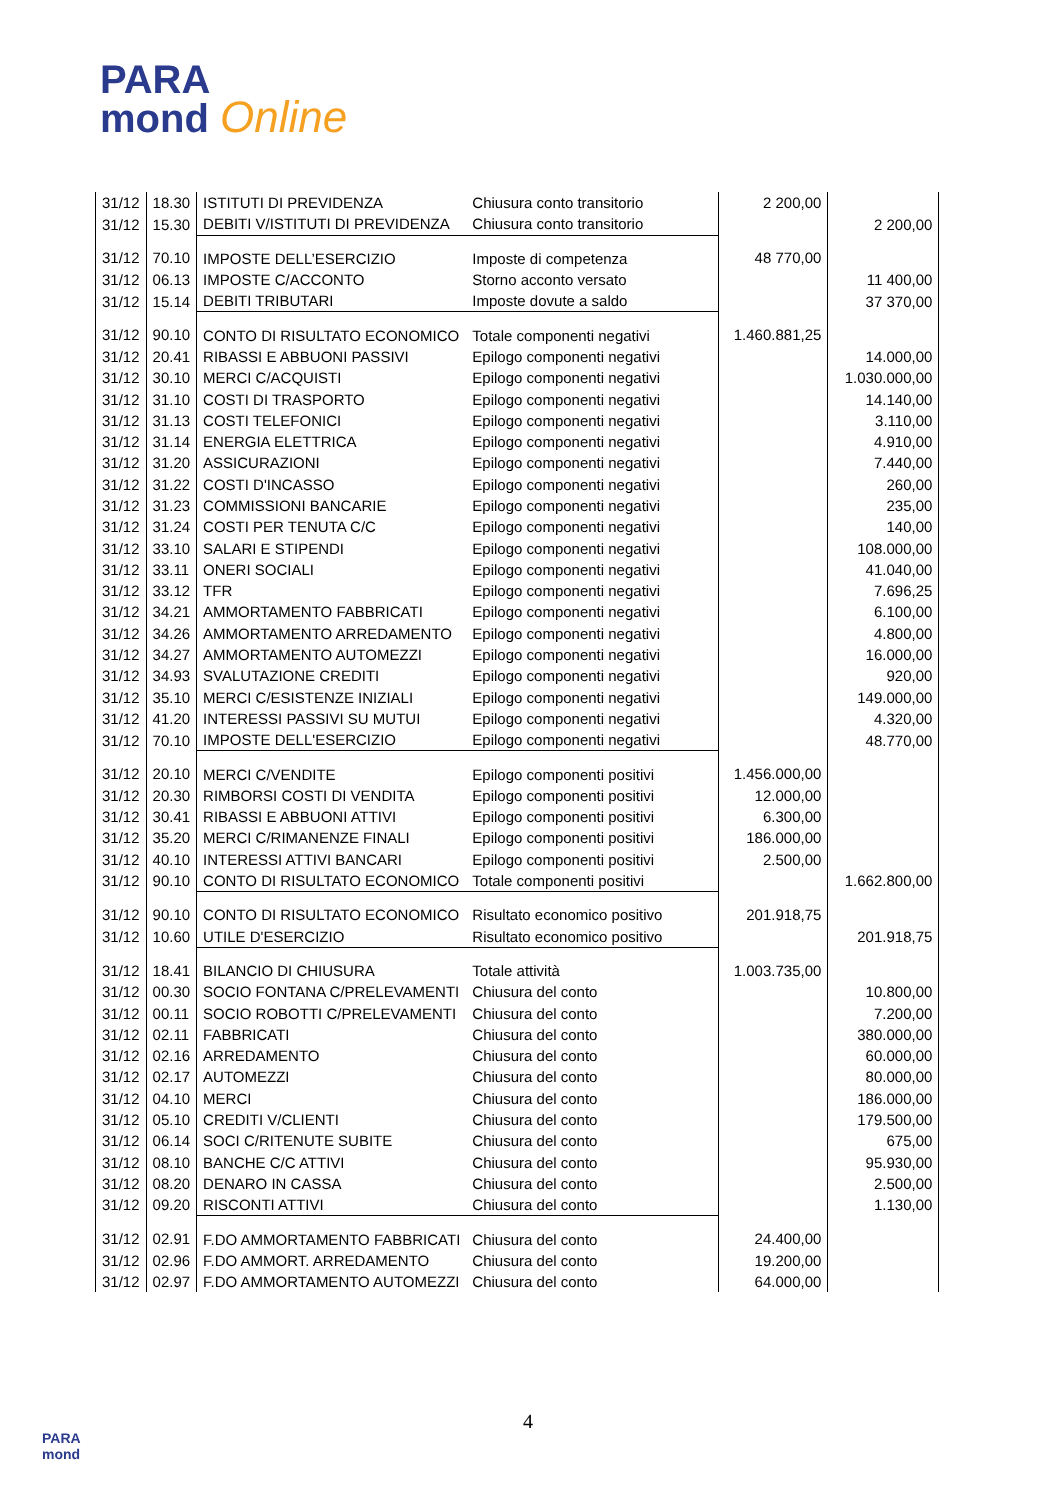PARA
mond Online
| 31/12 | 18.30 | ISTITUTI DI PREVIDENZA | Chiusura conto transitorio | 2 200,00 | |
| 31/12 | 15.30 | DEBITI V/ISTITUTI DI PREVIDENZA | Chiusura conto transitorio | | 2 200,00 |
| 31/12 | 70.10 | IMPOSTE DELL’ESERCIZIO | Imposte di competenza | 48 770,00 | |
| 31/12 | 06.13 | IMPOSTE C/ACCONTO | Storno acconto versato | | 11 400,00 |
| 31/12 | 15.14 | DEBITI TRIBUTARI | Imposte dovute a saldo | | 37 370,00 |
| 31/12 | 90.10 | CONTO DI RISULTATO ECONOMICO | Totale componenti negativi | 1.460.881,25 | |
| 31/12 | 20.41 | RIBASSI E ABBUONI PASSIVI | Epilogo componenti negativi | | 14.000,00 |
| 31/12 | 30.10 | MERCI C/ACQUISTI | Epilogo componenti negativi | | 1.030.000,00 |
| 31/12 | 31.10 | COSTI DI TRASPORTO | Epilogo componenti negativi | | 14.140,00 |
| 31/12 | 31.13 | COSTI TELEFONICI | Epilogo componenti negativi | | 3.110,00 |
| 31/12 | 31.14 | ENERGIA ELETTRICA | Epilogo componenti negativi | | 4.910,00 |
| 31/12 | 31.20 | ASSICURAZIONI | Epilogo componenti negativi | | 7.440,00 |
| 31/12 | 31.22 | COSTI D'INCASSO | Epilogo componenti negativi | | 260,00 |
| 31/12 | 31.23 | COMMISSIONI BANCARIE | Epilogo componenti negativi | | 235,00 |
| 31/12 | 31.24 | COSTI PER TENUTA C/C | Epilogo componenti negativi | | 140,00 |
| 31/12 | 33.10 | SALARI E STIPENDI | Epilogo componenti negativi | | 108.000,00 |
| 31/12 | 33.11 | ONERI SOCIALI | Epilogo componenti negativi | | 41.040,00 |
| 31/12 | 33.12 | TFR | Epilogo componenti negativi | | 7.696,25 |
| 31/12 | 34.21 | AMMORTAMENTO FABBRICATI | Epilogo componenti negativi | | 6.100,00 |
| 31/12 | 34.26 | AMMORTAMENTO ARREDAMENTO | Epilogo componenti negativi | | 4.800,00 |
| 31/12 | 34.27 | AMMORTAMENTO AUTOMEZZI | Epilogo componenti negativi | | 16.000,00 |
| 31/12 | 34.93 | SVALUTAZIONE CREDITI | Epilogo componenti negativi | | 920,00 |
| 31/12 | 35.10 | MERCI C/ESISTENZE INIZIALI | Epilogo componenti negativi | | 149.000,00 |
| 31/12 | 41.20 | INTERESSI PASSIVI SU MUTUI | Epilogo componenti negativi | | 4.320,00 |
| 31/12 | 70.10 | IMPOSTE DELL'ESERCIZIO | Epilogo componenti negativi | | 48.770,00 |
| 31/12 | 20.10 | MERCI C/VENDITE | Epilogo componenti positivi | 1.456.000,00 | |
| 31/12 | 20.30 | RIMBORSI COSTI DI VENDITA | Epilogo componenti positivi | 12.000,00 | |
| 31/12 | 30.41 | RIBASSI E ABBUONI ATTIVI | Epilogo componenti positivi | 6.300,00 | |
| 31/12 | 35.20 | MERCI C/RIMANENZE FINALI | Epilogo componenti positivi | 186.000,00 | |
| 31/12 | 40.10 | INTERESSI ATTIVI BANCARI | Epilogo componenti positivi | 2.500,00 | |
| 31/12 | 90.10 | CONTO DI RISULTATO ECONOMICO | Totale componenti positivi | | 1.662.800,00 |
| 31/12 | 90.10 | CONTO DI RISULTATO ECONOMICO | Risultato economico positivo | 201.918,75 | |
| 31/12 | 10.60 | UTILE D'ESERCIZIO | Risultato economico positivo | | 201.918,75 |
| 31/12 | 18.41 | BILANCIO DI CHIUSURA | Totale attività | 1.003.735,00 | |
| 31/12 | 00.30 | SOCIO FONTANA C/PRELEVAMENTI | Chiusura del conto | | 10.800,00 |
| 31/12 | 00.11 | SOCIO ROBOTTI C/PRELEVAMENTI | Chiusura del conto | | 7.200,00 |
| 31/12 | 02.11 | FABBRICATI | Chiusura del conto | | 380.000,00 |
| 31/12 | 02.16 | ARREDAMENTO | Chiusura del conto | | 60.000,00 |
| 31/12 | 02.17 | AUTOMEZZI | Chiusura del conto | | 80.000,00 |
| 31/12 | 04.10 | MERCI | Chiusura del conto | | 186.000,00 |
| 31/12 | 05.10 | CREDITI V/CLIENTI | Chiusura del conto | | 179.500,00 |
| 31/12 | 06.14 | SOCI C/RITENUTE SUBITE | Chiusura del conto | | 675,00 |
| 31/12 | 08.10 | BANCHE C/C ATTIVI | Chiusura del conto | | 95.930,00 |
| 31/12 | 08.20 | DENARO IN CASSA | Chiusura del conto | | 2.500,00 |
| 31/12 | 09.20 | RISCONTI ATTIVI | Chiusura del conto | | 1.130,00 |
| 31/12 | 02.91 | F.DO AMMORTAMENTO FABBRICATI | Chiusura del conto | 24.400,00 | |
| 31/12 | 02.96 | F.DO AMMORT. ARREDAMENTO | Chiusura del conto | 19.200,00 | |
| 31/12 | 02.97 | F.DO AMMORTAMENTO AUTOMEZZI | Chiusura del conto | 64.000,00 | |
PARA
mond
4